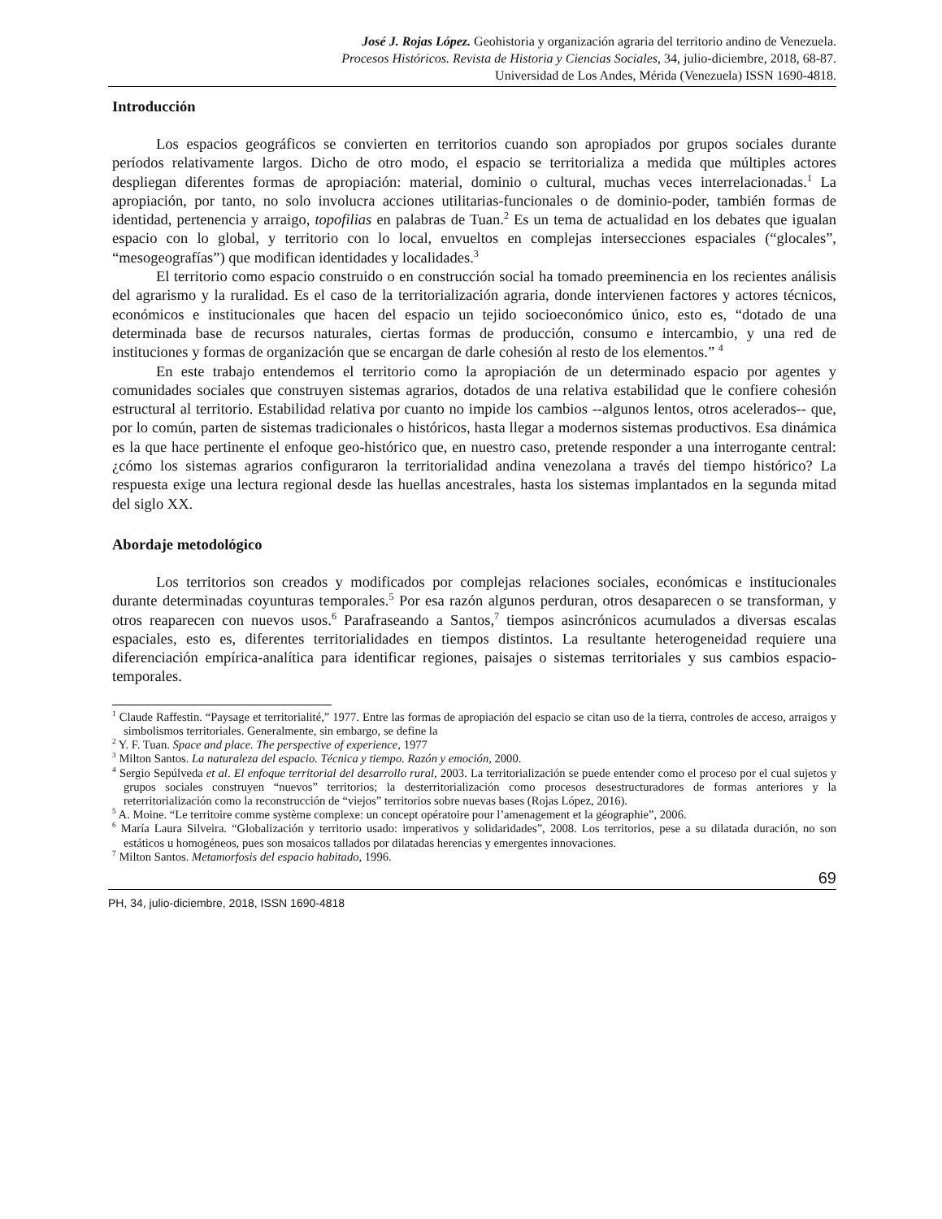José J. Rojas López. Geohistoria y organización agraria del territorio andino de Venezuela.
Procesos Históricos. Revista de Historia y Ciencias Sociales, 34, julio-diciembre, 2018, 68-87.
Universidad de Los Andes, Mérida (Venezuela) ISSN 1690-4818.
Introducción
Los espacios geográficos se convierten en territorios cuando son apropiados por grupos sociales durante períodos relativamente largos. Dicho de otro modo, el espacio se territorializa a medida que múltiples actores despliegan diferentes formas de apropiación: material, dominio o cultural, muchas veces interrelacionadas.<sup>1</sup> La apropiación, por tanto, no solo involucra acciones utilitarias-funcionales o de dominio-poder, también formas de identidad, pertenencia y arraigo, topofilias en palabras de Tuan.<sup>2</sup> Es un tema de actualidad en los debates que igualan espacio con lo global, y territorio con lo local, envueltos en complejas intersecciones espaciales (“glocales”, “mesogeografías”) que modifican identidades y localidades.<sup>3</sup>
El territorio como espacio construido o en construcción social ha tomado preeminencia en los recientes análisis del agrarismo y la ruralidad. Es el caso de la territorialización agraria, donde intervienen factores y actores técnicos, económicos e institucionales que hacen del espacio un tejido socioeconómico único, esto es, “dotado de una determinada base de recursos naturales, ciertas formas de producción, consumo e intercambio, y una red de instituciones y formas de organización que se encargan de darle cohesión al resto de los elementos.” <sup>4</sup>
En este trabajo entendemos el territorio como la apropiación de un determinado espacio por agentes y comunidades sociales que construyen sistemas agrarios, dotados de una relativa estabilidad que le confiere cohesión estructural al territorio. Estabilidad relativa por cuanto no impide los cambios --algunos lentos, otros acelerados-- que, por lo común, parten de sistemas tradicionales o históricos, hasta llegar a modernos sistemas productivos. Esa dinámica es la que hace pertinente el enfoque geo-histórico que, en nuestro caso, pretende responder a una interrogante central: ¿cómo los sistemas agrarios configuraron la territorialidad andina venezolana a través del tiempo histórico? La respuesta exige una lectura regional desde las huellas ancestrales, hasta los sistemas implantados en la segunda mitad del siglo XX.
Abordaje metodológico
Los territorios son creados y modificados por complejas relaciones sociales, económicas e institucionales durante determinadas coyunturas temporales.<sup>5</sup> Por esa razón algunos perduran, otros desaparecen o se transforman, y otros reaparecen con nuevos usos.<sup>6</sup> Parafraseando a Santos,<sup>7</sup> tiempos asincrónicos acumulados a diversas escalas espaciales, esto es, diferentes territorialidades en tiempos distintos. La resultante heterogeneidad requiere una diferenciación empírica-analítica para identificar regiones, paisajes o sistemas territoriales y sus cambios espacio-temporales.
<sup>1</sup> Claude Raffestin. “Paysage et territorialité,” 1977. Entre las formas de apropiación del espacio se citan uso de la tierra, controles de acceso, arraigos y simbolismos territoriales. Generalmente, sin embargo, se define la
<sup>2</sup> Y. F. Tuan. Space and place. The perspective of experience, 1977
<sup>3</sup> Milton Santos. La naturaleza del espacio. Técnica y tiempo. Razón y emoción, 2000.
<sup>4</sup> Sergio Sepúlveda et al. El enfoque territorial del desarrollo rural, 2003. La territorialización se puede entender como el proceso por el cual sujetos y grupos sociales construyen “nuevos” territorios; la desterritorialización como procesos desestructuradores de formas anteriores y la reterritorialización como la reconstrucción de “viejos” territorios sobre nuevas bases (Rojas López, 2016).
<sup>5</sup> A. Moine. “Le territoire comme système complexe: un concept opératoire pour l’amenagement et la géographie”, 2006.
<sup>6</sup> María Laura Silveira. “Globalización y territorio usado: imperativos y solidaridades”, 2008. Los territorios, pese a su dilatada duración, no son estáticos u homogéneos, pues son mosaicos tallados por dilatadas herencias y emergentes innovaciones.
<sup>7</sup> Milton Santos. Metamorfosis del espacio habitado, 1996.
69
PH, 34, julio-diciembre, 2018, ISSN 1690-4818